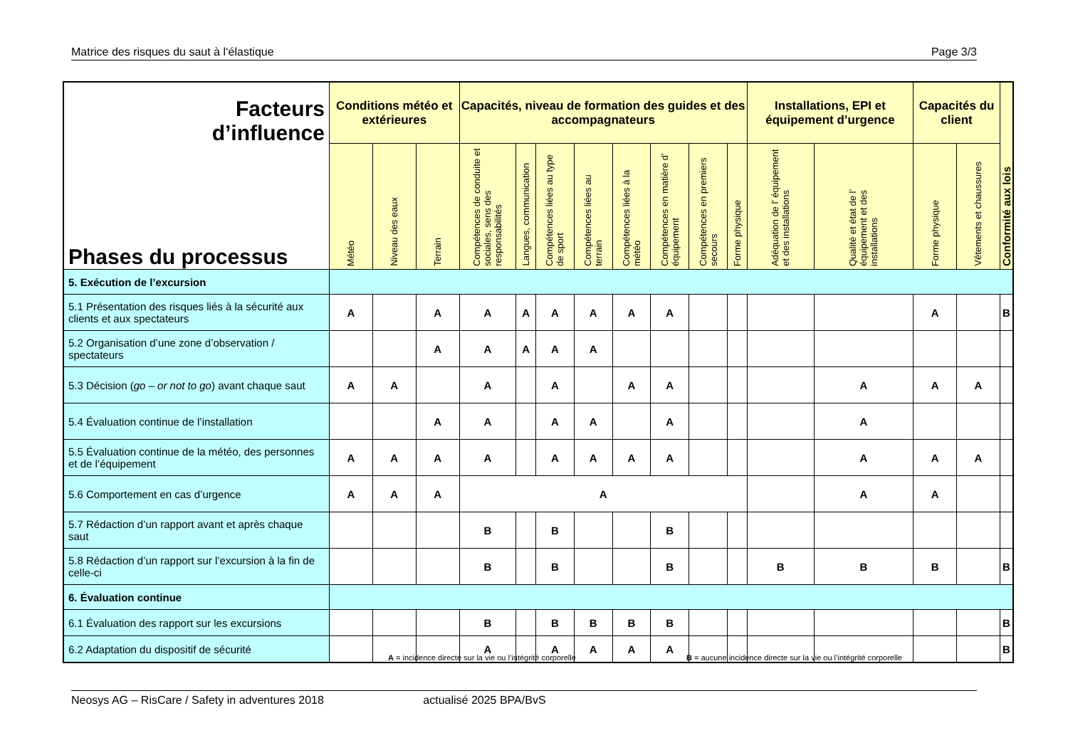Matrice des risques du saut à l‘élastique Page 3/3
| Facteurs d’influence Phases du processus | Conditions météo et extérieures | | | Capacités, niveau de formation des guides et des accompagnateurs | | | | | | | | Installations, EPI et équipement d’urgence | | Capacités du client | | Conformité aux lois |
| --- | --- | --- | --- | --- | --- | --- | --- | --- | --- | --- | --- | --- | --- | --- | --- | --- |
| | Météo | Niveau des eaux | Terrain | Compétences de conduite et sociales, sens des responsabilités | Langues, communication | Compétences liées au type de sport | Compétences liées au terrain | Compétences liées à la météo | Compétences en matière d’ équipement | Compétences en premiers secours | Forme physique | Adéquation de l’ équipement et des installations | Qualité et état de l’ équipement et des installations | Forme physique | Vêtements et chaussures | |
| 5. Exécution de l’excursion | | | | | | | | | | | | | | | | |
| 5.1 Présentation des risques liés à la sécurité aux clients et aux spectateurs | A | | A | A | A | A | A | A | A | | | | | A | | B |
| 5.2 Organisation d’une zone d’observation / spectateurs | | | A | A | A | A | A | | | | | | | | | |
| 5.3 Décision ( go – or not to go ) avant chaque saut | A | A | | A | | A | | A | A | | | | A | A | A | |
| 5.4 Évaluation continue de l’installation | | | A | A | | A | A | | A | | | | A | | | |
| 5.5 Évaluation continue de la météo, des personnes et de l’équipement | A | A | A | A | | A | A | A | A | | | | A | A | A | |
| 5.6 Comportement en cas d’urgence | A | A | A | A | | | | | | | | | A | A | | |
| 5.7 Rédaction d’un rapport avant et après chaque saut | | | | B | | B | | | B | | | | | | | |
| 5.8 Rédaction d’un rapport sur l’excursion à la fin de celle-ci | | | | B | | B | | | B | | | B | B | B | | B |
| 6. Évaluation continue | | | | | | | | | | | | | | | | |
| 6.1 Évaluation des rapport sur les excursions | | | | B | | B | B | B | B | | | | | | | B |
| 6.2 Adaptation du dispositif de sécurité | | | | A | | A | A | A | A | | | | | | | B |
A = incidence directe sur la vie ou l’intégrité corporelle
B = aucune incidence directe sur la vie ou l’intégrité corporelle
Neosys AG – RisCare / Safety in adventures 2018 actualisé 2025 BPA/BvS